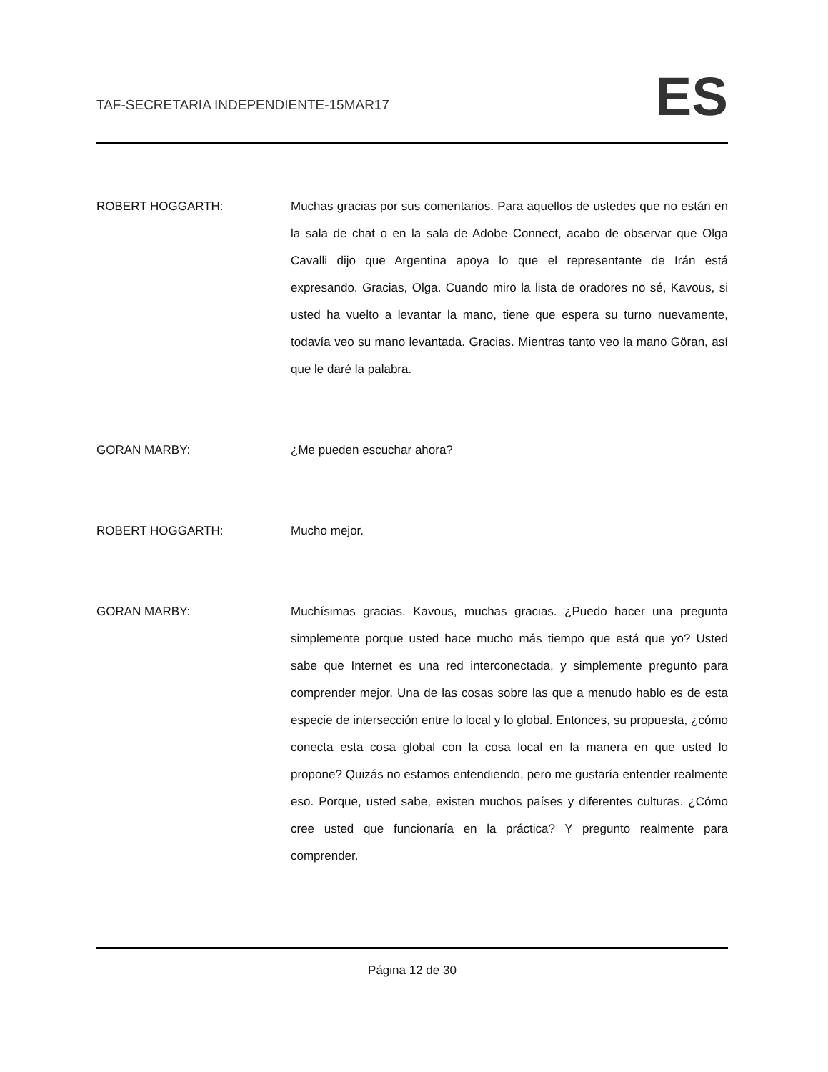TAF-SECRETARIA INDEPENDIENTE-15MAR17 ES
ROBERT HOGGARTH: Muchas gracias por sus comentarios. Para aquellos de ustedes que no están en la sala de chat o en la sala de Adobe Connect, acabo de observar que Olga Cavalli dijo que Argentina apoya lo que el representante de Irán está expresando. Gracias, Olga. Cuando miro la lista de oradores no sé, Kavous, si usted ha vuelto a levantar la mano, tiene que espera su turno nuevamente, todavía veo su mano levantada. Gracias. Mientras tanto veo la mano Göran, así que le daré la palabra.
GORAN MARBY: ¿Me pueden escuchar ahora?
ROBERT HOGGARTH: Mucho mejor.
GORAN MARBY: Muchísimas gracias. Kavous, muchas gracias. ¿Puedo hacer una pregunta simplemente porque usted hace mucho más tiempo que está que yo? Usted sabe que Internet es una red interconectada, y simplemente pregunto para comprender mejor. Una de las cosas sobre las que a menudo hablo es de esta especie de intersección entre lo local y lo global. Entonces, su propuesta, ¿cómo conecta esta cosa global con la cosa local en la manera en que usted lo propone? Quizás no estamos entendiendo, pero me gustaría entender realmente eso. Porque, usted sabe, existen muchos países y diferentes culturas. ¿Cómo cree usted que funcionaría en la práctica? Y pregunto realmente para comprender.
Página 12 de 30